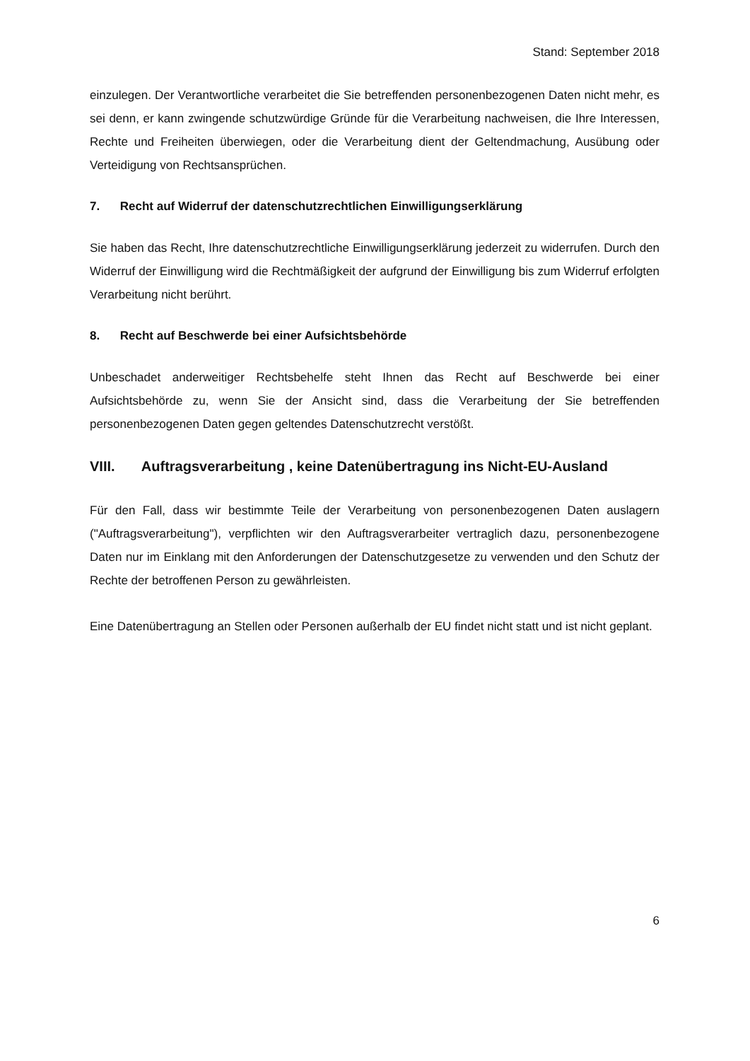Stand: September 2018
einzulegen. Der Verantwortliche verarbeitet die Sie betreffenden personenbezogenen Daten nicht mehr, es sei denn, er kann zwingende schutzwürdige Gründe für die Verarbeitung nachweisen, die Ihre Interessen, Rechte und Freiheiten überwiegen, oder die Verarbeitung dient der Geltendmachung, Ausübung oder Verteidigung von Rechtsansprüchen.
7. Recht auf Widerruf der datenschutzrechtlichen Einwilligungserklärung
Sie haben das Recht, Ihre datenschutzrechtliche Einwilligungserklärung jederzeit zu widerrufen. Durch den Widerruf der Einwilligung wird die Rechtmäßigkeit der aufgrund der Einwilligung bis zum Widerruf erfolgten Verarbeitung nicht berührt.
8. Recht auf Beschwerde bei einer Aufsichtsbehörde
Unbeschadet anderweitiger Rechtsbehelfe steht Ihnen das Recht auf Beschwerde bei einer Aufsichtsbehörde zu, wenn Sie der Ansicht sind, dass die Verarbeitung der Sie betreffenden personenbezogenen Daten gegen geltendes Datenschutzrecht verstößt.
VIII. Auftragsverarbeitung , keine Datenübertragung ins Nicht-EU-Ausland
Für den Fall, dass wir bestimmte Teile der Verarbeitung von personenbezogenen Daten auslagern ("Auftragsverarbeitung"), verpflichten wir den Auftragsverarbeiter vertraglich dazu, personenbezogene Daten nur im Einklang mit den Anforderungen der Datenschutzgesetze zu verwenden und den Schutz der Rechte der betroffenen Person zu gewährleisten.
Eine Datenübertragung an Stellen oder Personen außerhalb der EU findet nicht statt und ist nicht geplant.
6